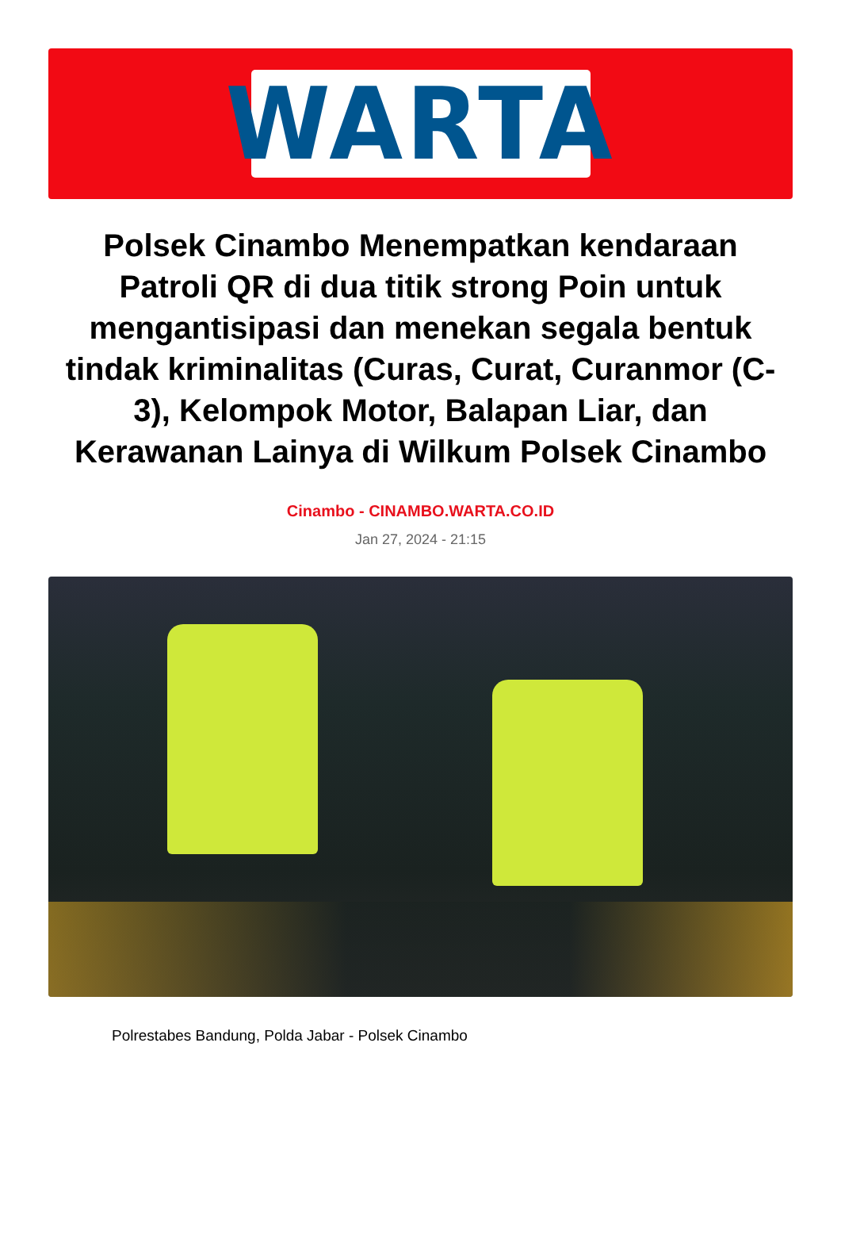WARTA
Polsek Cinambo Menempatkan kendaraan Patroli QR di dua titik strong Poin untuk mengantisipasi dan menekan segala bentuk tindak kriminalitas (Curas, Curat, Curanmor (C-3), Kelompok Motor, Balapan Liar, dan Kerawanan Lainya di Wilkum Polsek Cinambo
Cinambo - CINAMBO.WARTA.CO.ID
Jan 27, 2024 - 21:15
Polrestabes Bandung, Polda Jabar - Polsek Cinambo